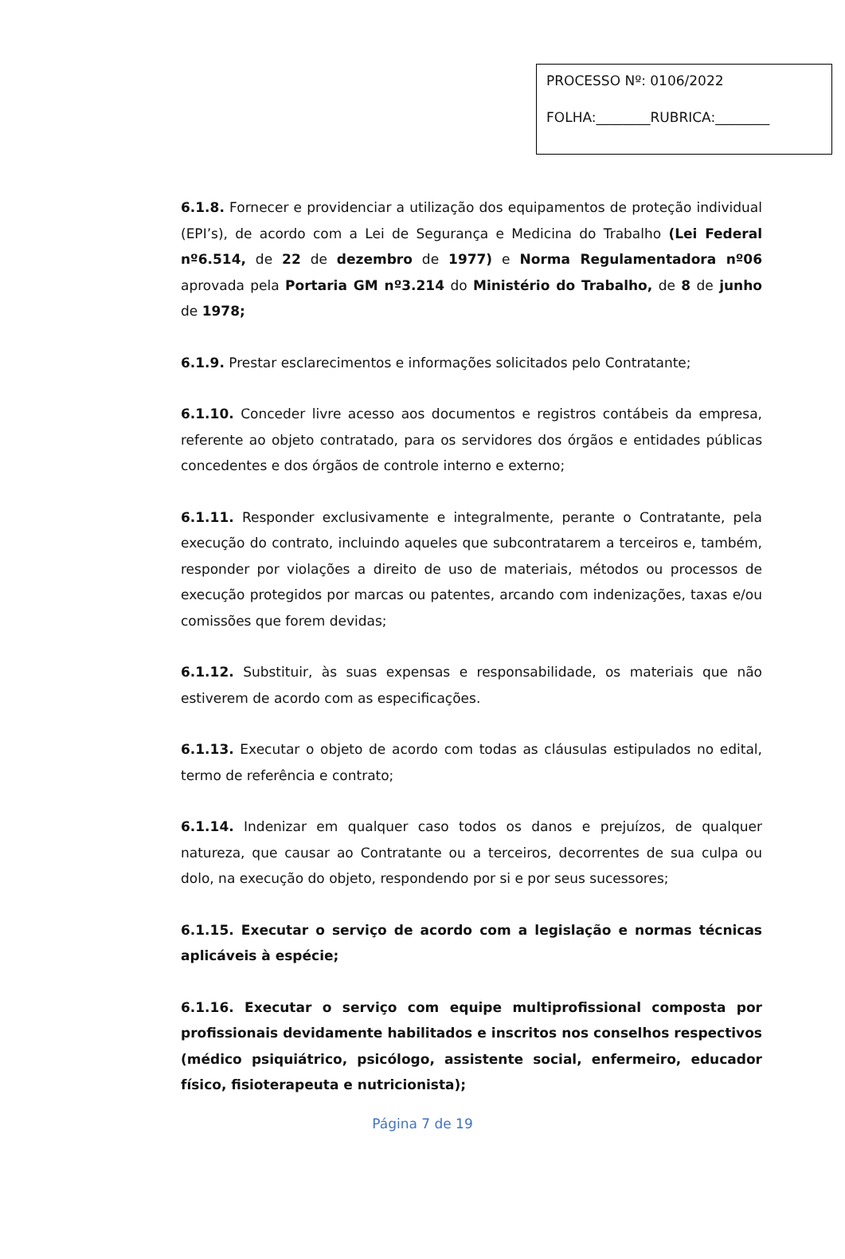PROCESSO Nº: 0106/2022
FOLHA:________RUBRICA:________
6.1.8. Fornecer e providenciar a utilização dos equipamentos de proteção individual (EPI’s), de acordo com a Lei de Segurança e Medicina do Trabalho (Lei Federal nº6.514, de 22 de dezembro de 1977) e Norma Regulamentadora nº06 aprovada pela Portaria GM nº3.214 do Ministério do Trabalho, de 8 de junho de 1978;
6.1.9. Prestar esclarecimentos e informações solicitados pelo Contratante;
6.1.10. Conceder livre acesso aos documentos e registros contábeis da empresa, referente ao objeto contratado, para os servidores dos órgãos e entidades públicas concedentes e dos órgãos de controle interno e externo;
6.1.11. Responder exclusivamente e integralmente, perante o Contratante, pela execução do contrato, incluindo aqueles que subcontratarem a terceiros e, também, responder por violações a direito de uso de materiais, métodos ou processos de execução protegidos por marcas ou patentes, arcando com indenizações, taxas e/ou comissões que forem devidas;
6.1.12. Substituir, às suas expensas e responsabilidade, os materiais que não estiverem de acordo com as especificações.
6.1.13. Executar o objeto de acordo com todas as cláusulas estipulados no edital, termo de referência e contrato;
6.1.14. Indenizar em qualquer caso todos os danos e prejuízos, de qualquer natureza, que causar ao Contratante ou a terceiros, decorrentes de sua culpa ou dolo, na execução do objeto, respondendo por si e por seus sucessores;
6.1.15. Executar o serviço de acordo com a legislação e normas técnicas aplicáveis à espécie;
6.1.16. Executar o serviço com equipe multiprofissional composta por profissionais devidamente habilitados e inscritos nos conselhos respectivos (médico psiquiátrico, psicólogo, assistente social, enfermeiro, educador físico, fisioterapeuta e nutricionista);
Página 7 de 19